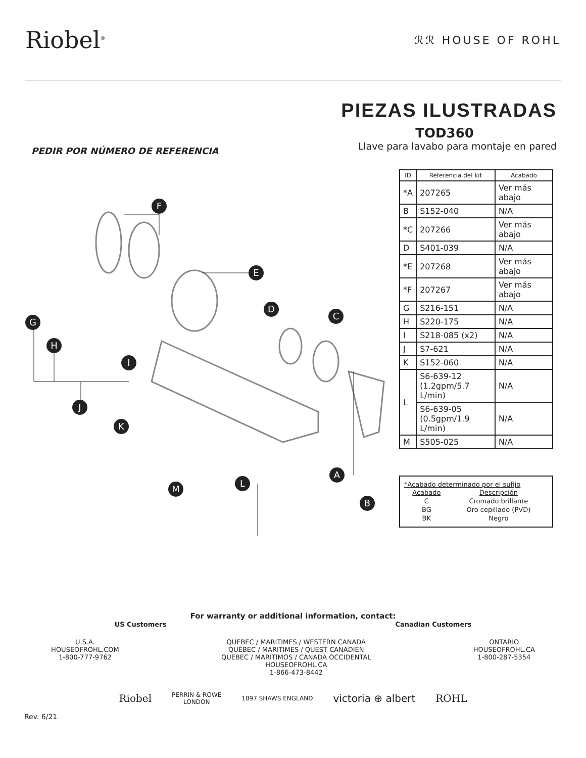Riobel<sup>®</sup>
ℛℛ HOUSE OF ROHL
PIEZAS ILUSTRADAS
TOD360
PEDIR POR NÚMERO DE REFERENCIA Llave para lavabo para montaje en pared
F
E
D
C
G
H
I
J
K
A
B
M
L
| ID | Referencia del kit | Acabado |
| --- | --- | --- |
| *A | 207265 | Ver más abajo |
| B | S152-040 | N/A |
| *C | 207266 | Ver más abajo |
| D | S401-039 | N/A |
| *E | 207268 | Ver más abajo |
| *F | 207267 | Ver más abajo |
| G | S216-151 | N/A |
| H | S220-175 | N/A |
| I | S218-085 (x2) | N/A |
| J | S7-621 | N/A |
| K | S152-060 | N/A |
| L | S6-639-12 (1.2gpm/5.7 L/min) | N/A |
| | S6-639-05 (0.5gpm/1.9 L/min) | N/A |
| M | S505-025 | N/A |
*Acabado determinado por el sufijo
| Acabado | Descripción |
| C | Cromado brillante |
| BG | Oro cepillado (PVD) |
| BK | Negro |
For warranty or additional information, contact:
US Customers Canadian Customers
U.S.A.
HOUSEOFROHL.COM
1-800-777-9762
QUEBEC / MARITIMES / WESTERN CANADA
QUÉBEC / MARITIMES / QUEST CANADIEN
QUEBEC / MARITIMOS / CANADA OCCIDENTAL
HOUSEOFROHL.CA
1-866-473-8442
ONTARIO
HOUSEOFROHL.CA
1-800-287-5354
Riobel PERRIN & ROWE
LONDON 1897 SHAWS ENGLAND victoria ⊕ albert ROHL
Rev. 6/21